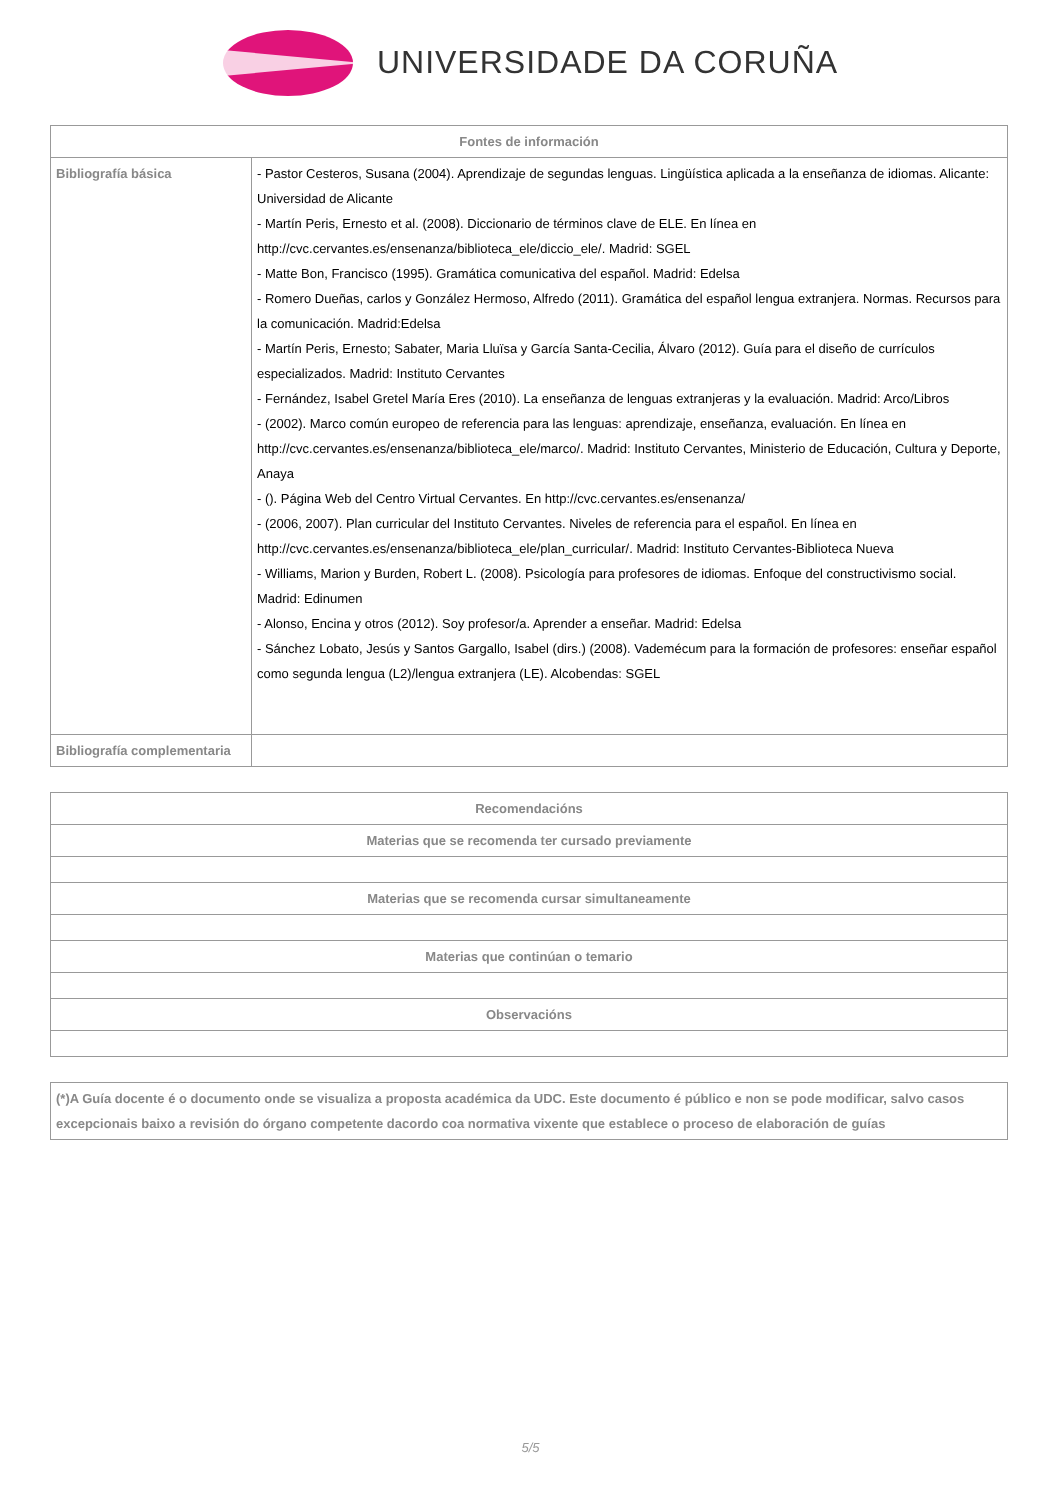UNIVERSIDADE DA CORUÑA
| Fontes de información | |
| --- | --- |
| Bibliografía básica | - Pastor Cesteros, Susana (2004). Aprendizaje de segundas lenguas. Lingüística aplicada a la enseñanza de idiomas. Alicante: Universidad de Alicante - Martín Peris, Ernesto et al. (2008). Diccionario de términos clave de ELE. En línea en http://cvc.cervantes.es/ensenanza/biblioteca_ele/diccio_ele/. Madrid: SGEL - Matte Bon, Francisco (1995). Gramática comunicativa del español. Madrid: Edelsa - Romero Dueñas, carlos y González Hermoso, Alfredo (2011). Gramática del español lengua extranjera. Normas. Recursos para la comunicación. Madrid:Edelsa - Martín Peris, Ernesto; Sabater, Maria Lluïsa y García Santa-Cecilia, Álvaro (2012). Guía para el diseño de currículos especializados. Madrid: Instituto Cervantes - Fernández, Isabel Gretel María Eres (2010). La enseñanza de lenguas extranjeras y la evaluación. Madrid: Arco/Libros - (2002). Marco común europeo de referencia para las lenguas: aprendizaje, enseñanza, evaluación. En línea en http://cvc.cervantes.es/ensenanza/biblioteca_ele/marco/. Madrid: Instituto Cervantes, Ministerio de Educación, Cultura y Deporte, Anaya - (). Página Web del Centro Virtual Cervantes. En http://cvc.cervantes.es/ensenanza/ - (2006, 2007). Plan curricular del Instituto Cervantes. Niveles de referencia para el español. En línea en http://cvc.cervantes.es/ensenanza/biblioteca_ele/plan_curricular/. Madrid: Instituto Cervantes-Biblioteca Nueva - Williams, Marion y Burden, Robert L. (2008). Psicología para profesores de idiomas. Enfoque del constructivismo social. Madrid: Edinumen - Alonso, Encina y otros (2012). Soy profesor/a. Aprender a enseñar. Madrid: Edelsa - Sánchez Lobato, Jesús y Santos Gargallo, Isabel (dirs.) (2008). Vademécum para la formación de profesores: enseñar español como segunda lengua (L2)/lengua extranjera (LE). Alcobendas: SGEL |
| Bibliografía complementaria | |
| Recomendacións |
| --- |
| Materias que se recomenda ter cursado previamente |
| Materias que se recomenda cursar simultaneamente |
| Materias que continúan o temario |
| Observacións |
| (*)A Guía docente é o documento onde se visualiza a proposta académica da UDC. Este documento é público e non se pode modificar, salvo casos excepcionais baixo a revisión do órgano competente dacordo coa normativa vixente que establece o proceso de elaboración de guías |
5/5